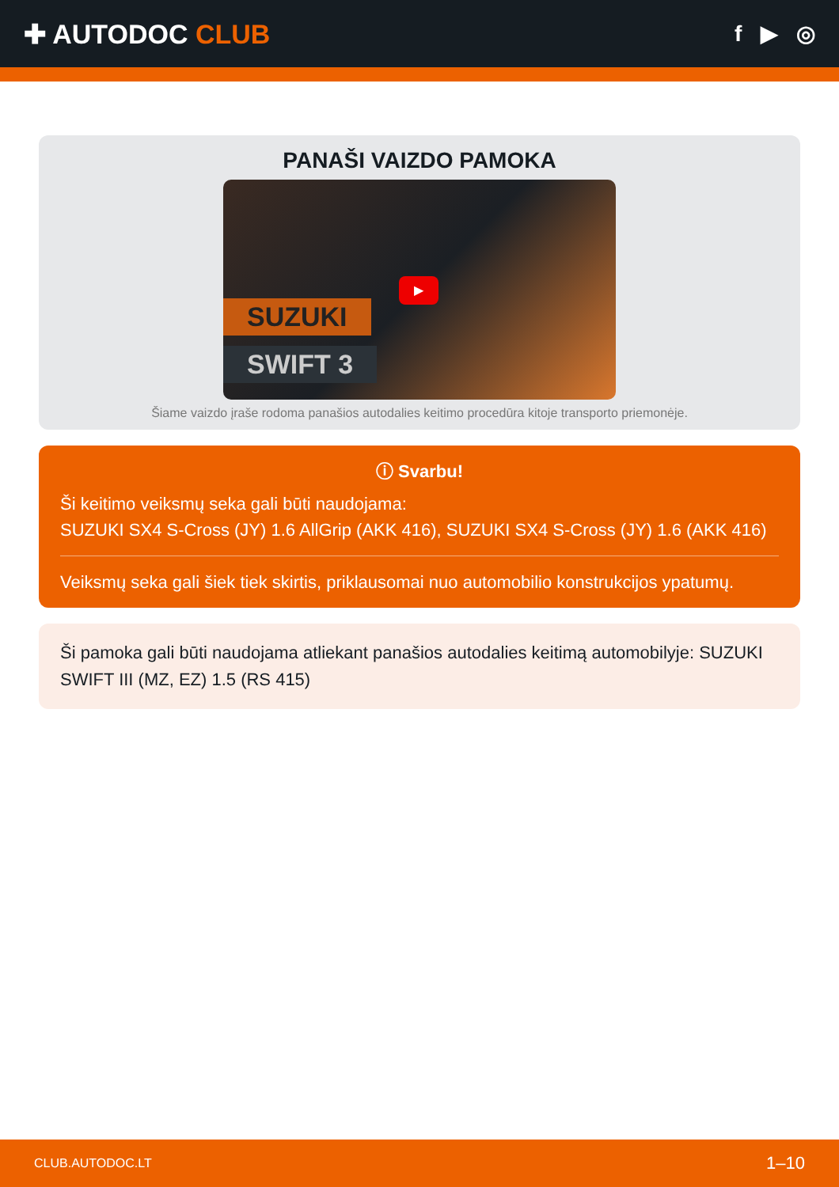✚ AUTODOC CLUB
f ▶ ◎
PANAŠI VAIZDO PAMOKA
SUZUKI
SWIFT 3
▶
Šiame vaizdo įraše rodoma panašios autodalies keitimo procedūra kitoje transporto priemonėje.
ⓘ Svarbu!
Ši keitimo veiksmų seka gali būti naudojama:
SUZUKI SX4 S-Cross (JY) 1.6 AllGrip (AKK 416), SUZUKI SX4 S-Cross (JY) 1.6 (AKK 416)
Veiksmų seka gali šiek tiek skirtis, priklausomai nuo automobilio konstrukcijos ypatumų.
Ši pamoka gali būti naudojama atliekant panašios autodalies keitimą automobilyje: SUZUKI SWIFT III (MZ, EZ) 1.5 (RS 415)
CLUB.AUTODOC.LT 1–10